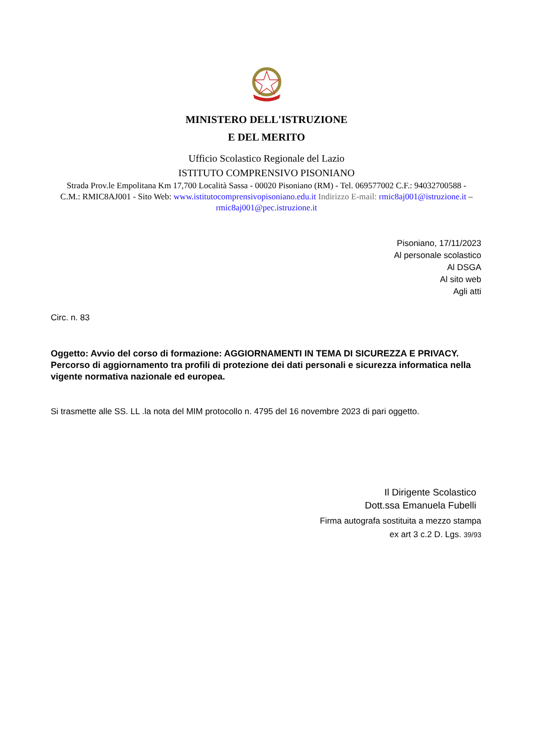MINISTERO DELL'ISTRUZIONE
E DEL MERITO
Ufficio Scolastico Regionale del Lazio
ISTITUTO COMPRENSIVO PISONIANO
Strada Prov.le Empolitana Km 17,700 Località Sassa - 00020 Pisoniano (RM) - Tel. 069577002 C.F.: 94032700588 - C.M.: RMIC8AJ001 - Sito Web: www.istitutocomprensivopisoniano.edu.it Indirizzo E-mail: rmic8aj001@istruzione.it – rmic8aj001@pec.istruzione.it
Pisoniano, 17/11/2023
Al personale scolastico
Al DSGA
Al sito web
Agli atti
Circ. n. 83
Oggetto: Avvio del corso di formazione: AGGIORNAMENTI IN TEMA DI SICUREZZA E PRIVACY. Percorso di aggiornamento tra profili di protezione dei dati personali e sicurezza informatica nella vigente normativa nazionale ed europea.
Si trasmette alle SS. LL .la nota del MIM protocollo n. 4795 del 16 novembre 2023 di pari oggetto.
Il Dirigente Scolastico
Dott.ssa Emanuela Fubelli
Firma autografa sostituita a mezzo stampa
ex art 3 c.2 D. Lgs. 39/93